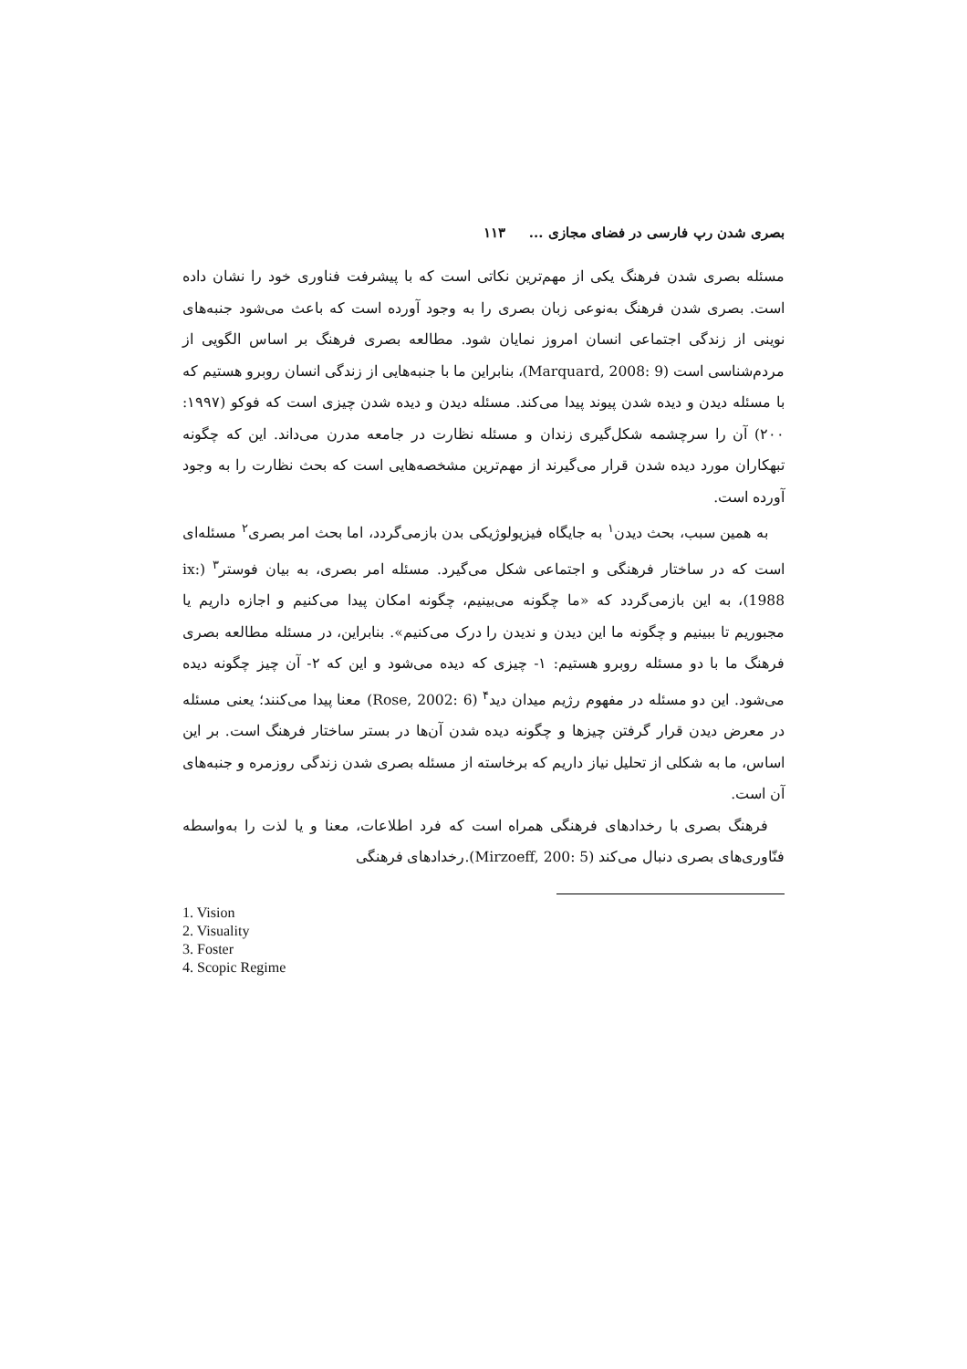بصری شدن رپ فارسی در فضای مجازی ... ۱۱۳
مسئله بصری شدن فرهنگ یکی از مهم‌ترین نکاتی است که با پیشرفت فناوری خود را نشان داده است. بصری شدن فرهنگ به‌نوعی زبان بصری را به وجود آورده است که باعث می‌شود جنبه‌های نوینی از زندگی اجتماعی انسان امروز نمایان شود. مطالعه بصری فرهنگ بر اساس الگویی از مردم‌شناسی است (Marquard, 2008: 9)، بنابراین ما با جنبه‌هایی از زندگی انسان روبرو هستیم که با مسئله دیدن و دیده شدن پیوند پیدا می‌کند. مسئله دیدن و دیده شدن چیزی است که فوکو (۱۹۹۷: ۲۰۰) آن را سرچشمه شکل‌گیری زندان و مسئله نظارت در جامعه مدرن می‌داند. این که چگونه تبهکاران مورد دیده شدن قرار می‌گیرند از مهم‌ترین مشخصه‌هایی است که بحث نظارت را به وجود آورده است.
به همین سبب، بحث دیدن<sup>۱</sup> به جایگاه فیزیولوژیکی بدن بازمی‌گردد، اما بحث امر بصری<sup>۲</sup> مسئله‌ای است که در ساختار فرهنگی و اجتماعی شکل می‌گیرد. مسئله امر بصری، به بیان فوستر<sup>۳</sup> (ix: 1988)، به این بازمی‌گردد که «ما چگونه می‌بینیم، چگونه امکان پیدا می‌کنیم و اجازه داریم یا مجبوریم تا ببینیم و چگونه ما این دیدن و ندیدن را درک می‌کنیم». بنابراین، در مسئله مطالعه بصری فرهنگ ما با دو مسئله روبرو هستیم: ۱- چیزی که دیده می‌شود و این که ۲- آن چیز چگونه دیده می‌شود. این دو مسئله در مفهوم رژیم میدان دید<sup>۴</sup> (Rose, 2002: 6) معنا پیدا می‌کنند؛ یعنی مسئله در معرض دیدن قرار گرفتن چیزها و چگونه دیده شدن آن‌ها در بستر ساختار فرهنگ است. بر این اساس، ما به شکلی از تحلیل نیاز داریم که برخاسته از مسئله بصری شدن زندگی روزمره و جنبه‌های آن است.
فرهنگ بصری با رخدادهای فرهنگی همراه است که فرد اطلاعات، معنا و یا لذت را به‌واسطه فنّاوری‌های بصری دنبال می‌کند (Mirzoeff, 200: 5).رخدادهای فرهنگی
1. Vision
2. Visuality
3. Foster
4. Scopic Regime